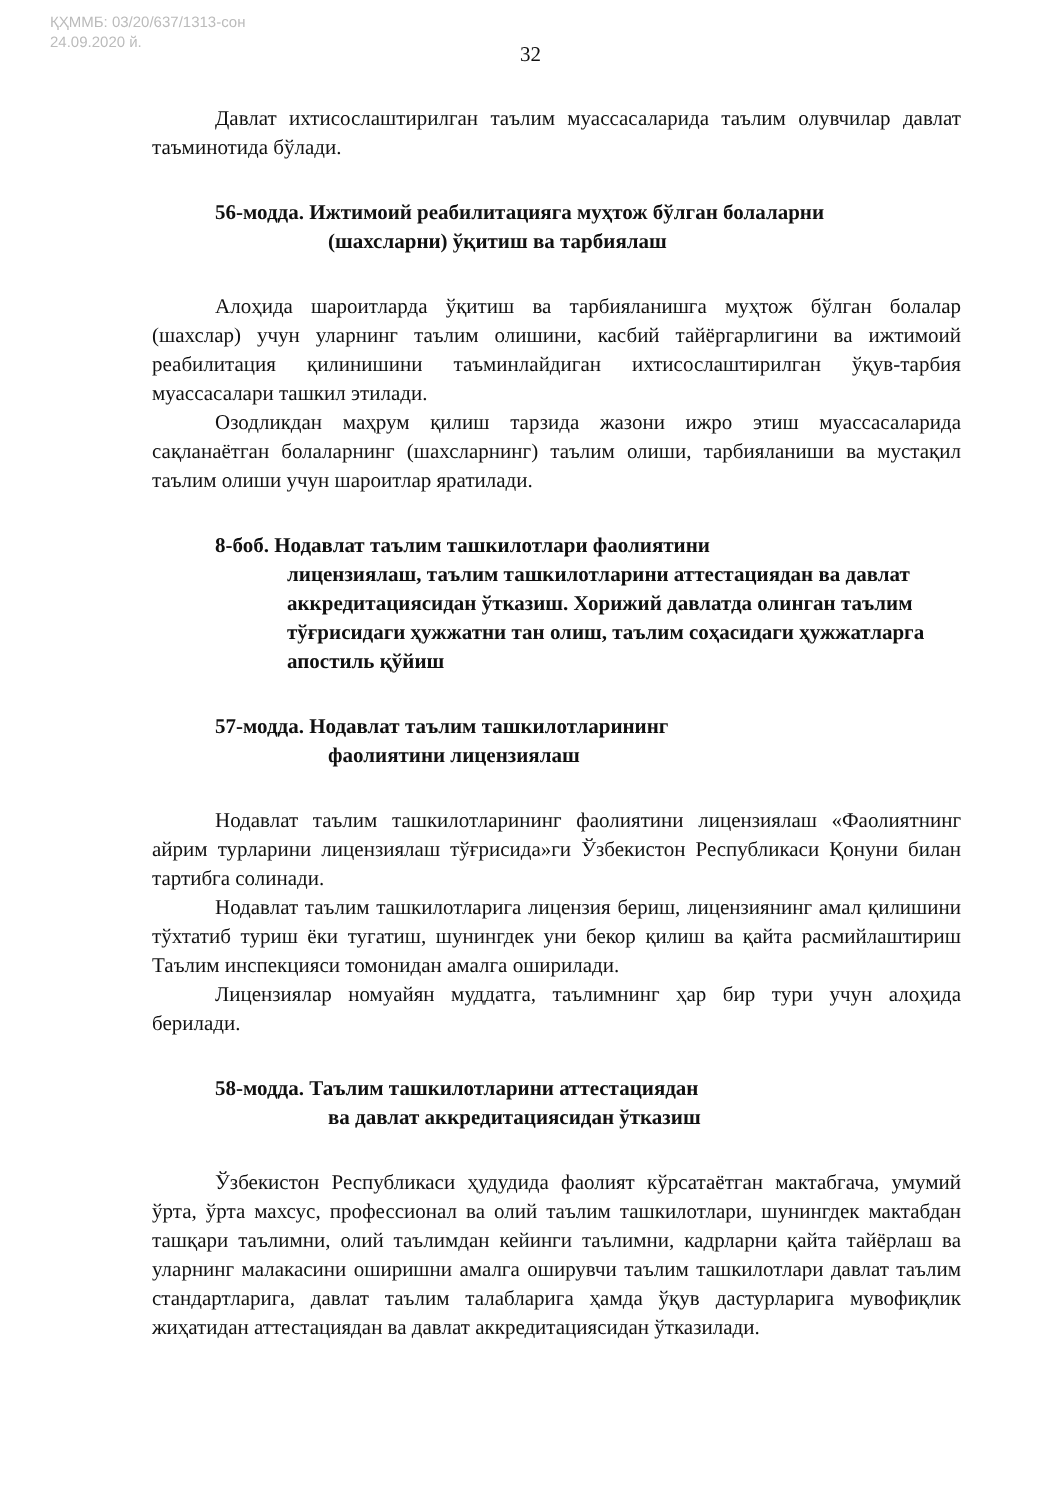ҚҲММБ: 03/20/637/1313-сон
24.09.2020 й.
32
Давлат ихтисослаштирилган таълим муассасаларида таълим олувчилар давлат таъминотида бўлади.
56-модда. Ижтимоий реабилитацияга муҳтож бўлган болаларни
(шахсларни) ўқитиш ва тарбиялаш
Алоҳида шароитларда ўқитиш ва тарбияланишга муҳтож бўлган болалар (шахслар) учун уларнинг таълим олишини, касбий тайёргарлигини ва ижтимоий реабилитация қилинишини таъминлайдиган ихтисослаштирилган ўқув-тарбия муассасалари ташкил этилади.
Озодликдан маҳрум қилиш тарзида жазони ижро этиш муассасаларида сақланаётган болаларнинг (шахсларнинг) таълим олиши, тарбияланиши ва мустақил таълим олиши учун шароитлар яратилади.
8-боб. Нодавлат таълим ташкилотлари фаолиятини
лицензиялаш, таълим ташкилотларини аттестациядан ва давлат аккредитациясидан ўтказиш. Хорижий давлатда олинган таълим тўғрисидаги ҳужжатни тан олиш, таълим соҳасидаги ҳужжатларга апостиль қўйиш
57-модда. Нодавлат таълим ташкилотларининг
фаолиятини лицензиялаш
Нодавлат таълим ташкилотларининг фаолиятини лицензиялаш «Фаолиятнинг айрим турларини лицензиялаш тўғрисида»ги Ўзбекистон Республикаси Қонуни билан тартибга солинади.
Нодавлат таълим ташкилотларига лицензия бериш, лицензиянинг амал қилишини тўхтатиб туриш ёки тугатиш, шунингдек уни бекор қилиш ва қайта расмийлаштириш Таълим инспекцияси томонидан амалга оширилади.
Лицензиялар номуайян муддатга, таълимнинг ҳар бир тури учун алоҳида берилади.
58-модда. Таълим ташкилотларини аттестациядан
ва давлат аккредитациясидан ўтказиш
Ўзбекистон Республикаси ҳудудида фаолият кўрсатаётган мактабгача, умумий ўрта, ўрта махсус, профессионал ва олий таълим ташкилотлари, шунингдек мактабдан ташқари таълимни, олий таълимдан кейинги таълимни, кадрларни қайта тайёрлаш ва уларнинг малакасини оширишни амалга оширувчи таълим ташкилотлари давлат таълим стандартларига, давлат таълим талабларига ҳамда ўқув дастурларига мувофиқлик жиҳатидан аттестациядан ва давлат аккредитациясидан ўтказилади.